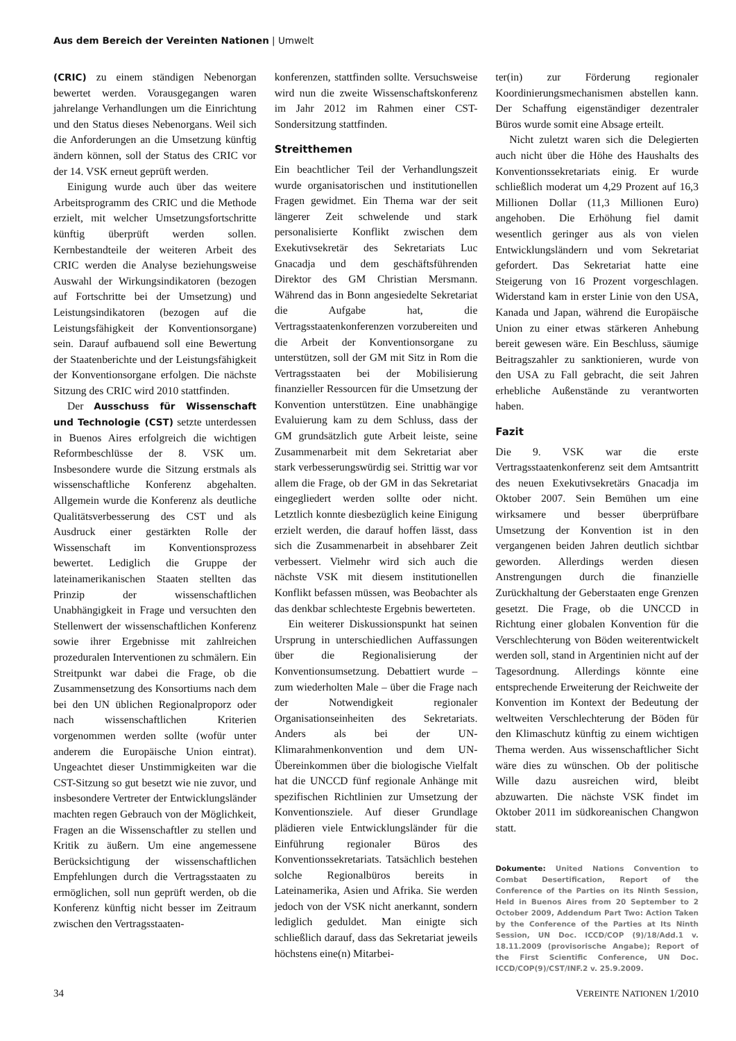Aus dem Bereich der Vereinten Nationen | Umwelt
(CRIC) zu einem ständigen Nebenorgan bewertet werden. Vorausgegangen waren jahrelange Verhandlungen um die Einrichtung und den Status dieses Nebenorgans. Weil sich die Anforderungen an die Umsetzung künftig ändern können, soll der Status des CRIC vor der 14. VSK erneut geprüft werden.
Einigung wurde auch über das weitere Arbeitsprogramm des CRIC und die Methode erzielt, mit welcher Umsetzungsfortschritte künftig überprüft werden sollen. Kernbestandteile der weiteren Arbeit des CRIC werden die Analyse beziehungsweise Auswahl der Wirkungsindikatoren (bezogen auf Fortschritte bei der Umsetzung) und Leistungsindikatoren (bezogen auf die Leistungsfähigkeit der Konventionsorgane) sein. Darauf aufbauend soll eine Bewertung der Staatenberichte und der Leistungsfähigkeit der Konventionsorgane erfolgen. Die nächste Sitzung des CRIC wird 2010 stattfinden.
Der Ausschuss für Wissenschaft und Technologie (CST) setzte unterdessen in Buenos Aires erfolgreich die wichtigen Reformbeschlüsse der 8. VSK um. Insbesondere wurde die Sitzung erstmals als wissenschaftliche Konferenz abgehalten. Allgemein wurde die Konferenz als deutliche Qualitätsverbesserung des CST und als Ausdruck einer gestärkten Rolle der Wissenschaft im Konventionsprozess bewertet. Lediglich die Gruppe der lateinamerikanischen Staaten stellten das Prinzip der wissenschaftlichen Unabhängigkeit in Frage und versuchten den Stellenwert der wissenschaftlichen Konferenz sowie ihrer Ergebnisse mit zahlreichen prozeduralen Interventionen zu schmälern. Ein Streitpunkt war dabei die Frage, ob die Zusammensetzung des Konsortiums nach dem bei den UN üblichen Regionalproporz oder nach wissenschaftlichen Kriterien vorgenommen werden sollte (wofür unter anderem die Europäische Union eintrat). Ungeachtet dieser Unstimmigkeiten war die CST-Sitzung so gut besetzt wie nie zuvor, und insbesondere Vertreter der Entwicklungsländer machten regen Gebrauch von der Möglichkeit, Fragen an die Wissenschaftler zu stellen und Kritik zu äußern. Um eine angemessene Berücksichtigung der wissenschaftlichen Empfehlungen durch die Vertragsstaaten zu ermöglichen, soll nun geprüft werden, ob die Konferenz künftig nicht besser im Zeitraum zwischen den Vertragsstaaten-
konferenzen, stattfinden sollte. Versuchsweise wird nun die zweite Wissenschaftskonferenz im Jahr 2012 im Rahmen einer CST-Sondersitzung stattfinden.
Streitthemen
Ein beachtlicher Teil der Verhandlungszeit wurde organisatorischen und institutionellen Fragen gewidmet. Ein Thema war der seit längerer Zeit schwelende und stark personalisierte Konflikt zwischen dem Exekutivsekretär des Sekretariats Luc Gnacadja und dem geschäftsführenden Direktor des GM Christian Mersmann. Während das in Bonn angesiedelte Sekretariat die Aufgabe hat, die Vertragsstaatenkonferenzen vorzubereiten und die Arbeit der Konventionsorgane zu unterstützen, soll der GM mit Sitz in Rom die Vertragsstaaten bei der Mobilisierung finanzieller Ressourcen für die Umsetzung der Konvention unterstützen. Eine unabhängige Evaluierung kam zu dem Schluss, dass der GM grundsätzlich gute Arbeit leiste, seine Zusammenarbeit mit dem Sekretariat aber stark verbesserungswürdig sei. Strittig war vor allem die Frage, ob der GM in das Sekretariat eingegliedert werden sollte oder nicht. Letztlich konnte diesbezüglich keine Einigung erzielt werden, die darauf hoffen lässt, dass sich die Zusammenarbeit in absehbarer Zeit verbessert. Vielmehr wird sich auch die nächste VSK mit diesem institutionellen Konflikt befassen müssen, was Beobachter als das denkbar schlechteste Ergebnis bewerteten.
Ein weiterer Diskussionspunkt hat seinen Ursprung in unterschiedlichen Auffassungen über die Regionalisierung der Konventionsumsetzung. Debattiert wurde – zum wiederholten Male – über die Frage nach der Notwendigkeit regionaler Organisationseinheiten des Sekretariats. Anders als bei der UN-Klimarahmenkonvention und dem UN-Übereinkommen über die biologische Vielfalt hat die UNCCD fünf regionale Anhänge mit spezifischen Richtlinien zur Umsetzung der Konventionsziele. Auf dieser Grundlage plädieren viele Entwicklungsländer für die Einführung regionaler Büros des Konventionssekretariats. Tatsächlich bestehen solche Regionalbüros bereits in Lateinamerika, Asien und Afrika. Sie werden jedoch von der VSK nicht anerkannt, sondern lediglich geduldet. Man einigte sich schließlich darauf, dass das Sekretariat jeweils höchstens eine(n) Mitarbei-
ter(in) zur Förderung regionaler Koordinierungsmechanismen abstellen kann. Der Schaffung eigenständiger dezentraler Büros wurde somit eine Absage erteilt.
Nicht zuletzt waren sich die Delegierten auch nicht über die Höhe des Haushalts des Konventionssekretariats einig. Er wurde schließlich moderat um 4,29 Prozent auf 16,3 Millionen Dollar (11,3 Millionen Euro) angehoben. Die Erhöhung fiel damit wesentlich geringer aus als von vielen Entwicklungsländern und vom Sekretariat gefordert. Das Sekretariat hatte eine Steigerung von 16 Prozent vorgeschlagen. Widerstand kam in erster Linie von den USA, Kanada und Japan, während die Europäische Union zu einer etwas stärkeren Anhebung bereit gewesen wäre. Ein Beschluss, säumige Beitragszahler zu sanktionieren, wurde von den USA zu Fall gebracht, die seit Jahren erhebliche Außenstände zu verantworten haben.
Fazit
Die 9. VSK war die erste Vertragsstaatenkonferenz seit dem Amtsantritt des neuen Exekutivsekretärs Gnacadja im Oktober 2007. Sein Bemühen um eine wirksamere und besser überprüfbare Umsetzung der Konvention ist in den vergangenen beiden Jahren deutlich sichtbar geworden. Allerdings werden diesen Anstrengungen durch die finanzielle Zurückhaltung der Geberstaaten enge Grenzen gesetzt. Die Frage, ob die UNCCD in Richtung einer globalen Konvention für die Verschlechterung von Böden weiterentwickelt werden soll, stand in Argentinien nicht auf der Tagesordnung. Allerdings könnte eine entsprechende Erweiterung der Reichweite der Konvention im Kontext der Bedeutung der weltweiten Verschlechterung der Böden für den Klimaschutz künftig zu einem wichtigen Thema werden. Aus wissenschaftlicher Sicht wäre dies zu wünschen. Ob der politische Wille dazu ausreichen wird, bleibt abzuwarten. Die nächste VSK findet im Oktober 2011 im südkoreanischen Changwon statt.
Dokumente: United Nations Convention to Combat Desertification, Report of the Conference of the Parties on its Ninth Session, Held in Buenos Aires from 20 September to 2 October 2009, Addendum Part Two: Action Taken by the Conference of the Parties at Its Ninth Session, UN Doc. ICCD/COP (9)/18/Add.1 v. 18.11.2009 (provisorische Angabe); Report of the First Scientific Conference, UN Doc. ICCD/COP(9)/CST/INF.2 v. 25.9.2009.
34 VEREINTE NATIONEN 1/2010